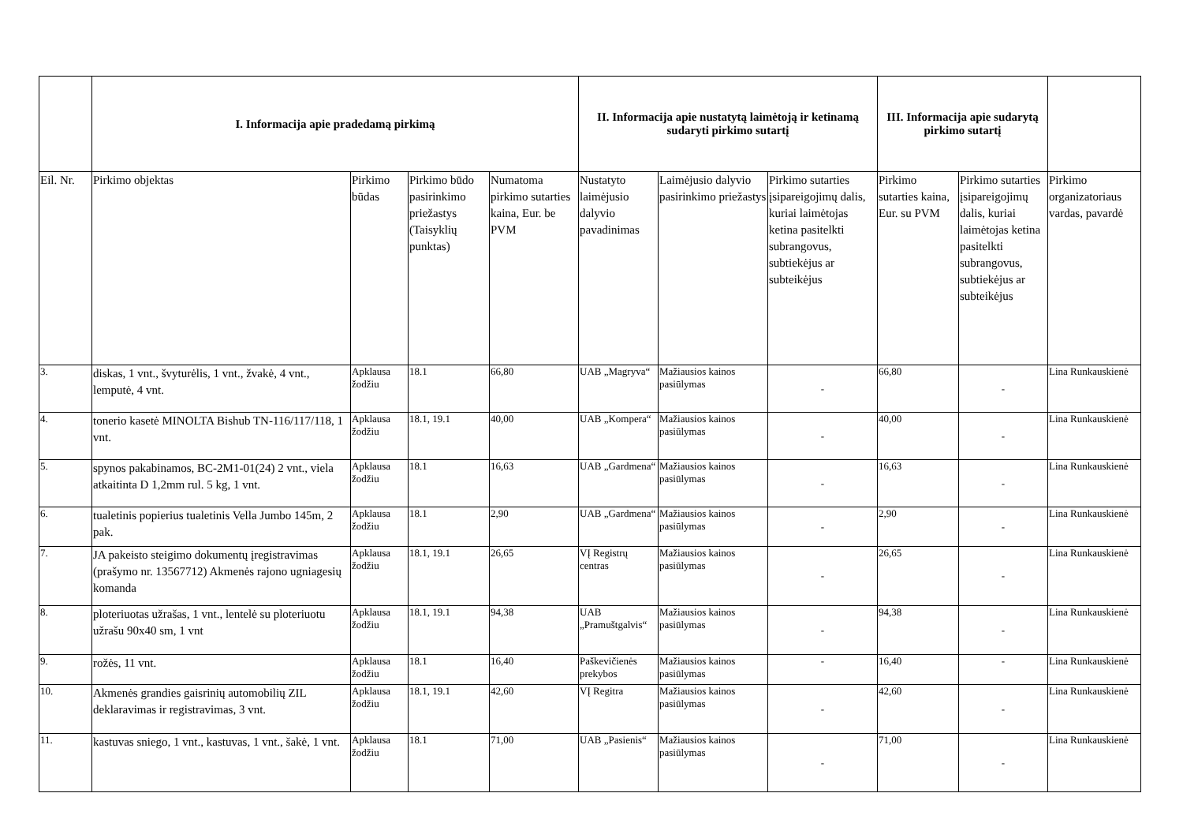| | I. Informacija apie pradedamą pirkimą | | | | II. Informacija apie nustatytą laimėtoją ir ketinamą sudaryti pirkimo sutartį | | | III. Informacija apie sudarytą pirkimo sutartį | | |
| --- | --- | --- | --- | --- | --- | --- | --- | --- | --- | --- |
| Eil. Nr. | Pirkimo objektas | Pirkimo būdas | Pirkimo būdo pasirinkimo priežastys (Taisyklių punktas) | Numatoma pirkimo sutarties kaina, Eur. be PVM | Nustatyto laimėjusio dalyvio pavadinimas | Laimėjusio dalyvio pasirinkimo priežastys | Pirkimo sutarties įsipareigojimų dalis, kuriai laimėtojas ketina pasitelkti subrangovus, subtiekėjus ar subteikėjus | Pirkimo sutarties kaina, Eur. su PVM | Pirkimo sutarties įsipareigojimų dalis, kuriai laimėtojas ketina pasitelkti subrangovus, subtiekėjus ar subteikėjus | Pirkimo organizatoriaus vardas, pavardė |
| 3. | diskas, 1 vnt., švyturėlis, 1 vnt., žvakė, 4 vnt., lemputė, 4 vnt. | Apklausa žodžiu | 18.1 | 66,80 | UAB „Magryva“ | Mažiausios kainos pasiūlymas | - | 66,80 | - | Lina Runkauskienė |
| 4. | tonerio kasetė MINOLTA Bishub TN-116/117/118, 1 vnt. | Apklausa žodžiu | 18.1, 19.1 | 40,00 | UAB „Kompera“ | Mažiausios kainos pasiūlymas | - | 40,00 | - | Lina Runkauskienė |
| 5. | spynos pakabinamos, BC-2M1-01(24) 2 vnt., viela atkaitinta D 1,2mm rul. 5 kg, 1 vnt. | Apklausa žodžiu | 18.1 | 16,63 | UAB „Gardmena“ | Mažiausios kainos pasiūlymas | - | 16,63 | - | Lina Runkauskienė |
| 6. | tualetinis popierius tualetinis Vella Jumbo 145m, 2 pak. | Apklausa žodžiu | 18.1 | 2,90 | UAB „Gardmena“ | Mažiausios kainos pasiūlymas | - | 2,90 | - | Lina Runkauskienė |
| 7. | JA pakeisto steigimo dokumentų įregistravimas (prašymo nr. 13567712) Akmenės rajono ugniagesių komanda | Apklausa žodžiu | 18.1, 19.1 | 26,65 | VĮ Registrų centras | Mažiausios kainos pasiūlymas | - | 26,65 | - | Lina Runkauskienė |
| 8. | ploteriuotas užrašas, 1 vnt., lentelė su ploteriuotu užrašu 90x40 sm, 1 vnt | Apklausa žodžiu | 18.1, 19.1 | 94,38 | UAB „Pramuštgalvis“ | Mažiausios kainos pasiūlymas | - | 94,38 | - | Lina Runkauskienė |
| 9. | rožės, 11 vnt. | Apklausa žodžiu | 18.1 | 16,40 | Paškevičienės prekybos | Mažiausios kainos pasiūlymas | - | 16,40 | - | Lina Runkauskienė |
| 10. | Akmenės grandies gaisrinių automobilių ZIL deklaravimas ir registravimas, 3 vnt. | Apklausa žodžiu | 18.1, 19.1 | 42,60 | VĮ Regitra | Mažiausios kainos pasiūlymas | - | 42,60 | - | Lina Runkauskienė |
| 11. | kastuvas sniego, 1 vnt., kastuvas, 1 vnt., šakė, 1 vnt. | Apklausa žodžiu | 18.1 | 71,00 | UAB „Pasienis“ | Mažiausios kainos pasiūlymas | - | 71,00 | - | Lina Runkauskienė |